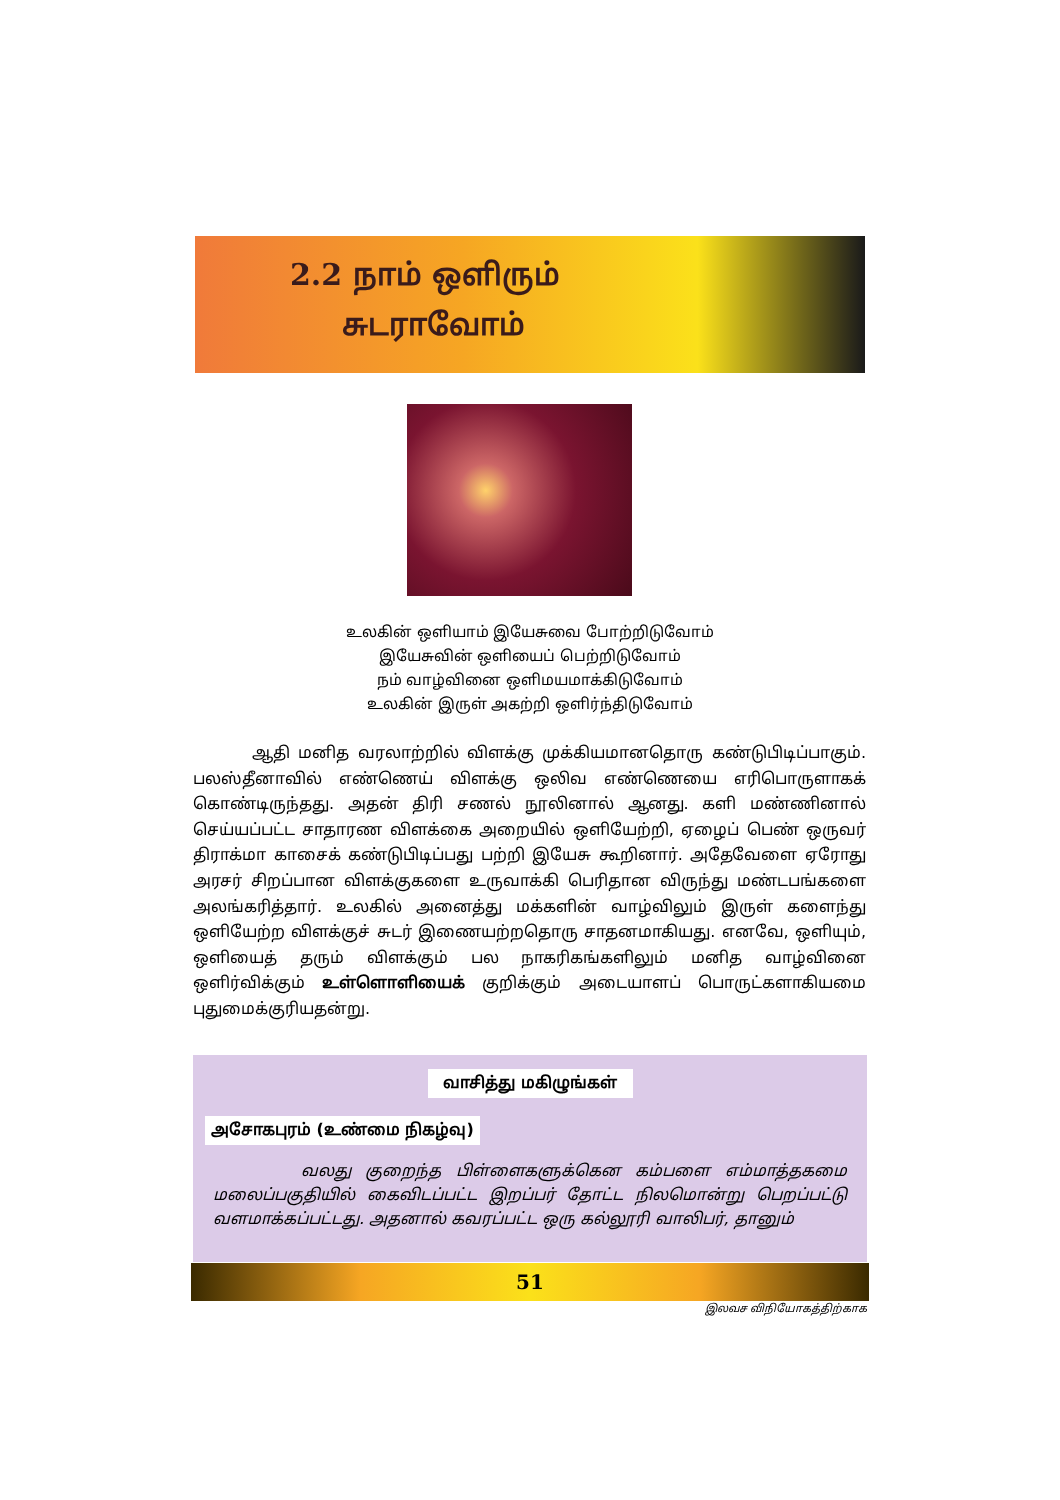2.2 நாம் ஒளிரும்
சுடராவோம்
உலகின் ஒளியாம் இயேசுவை போற்றிடுவோம்
இயேசுவின் ஒளியைப் பெற்றிடுவோம்
நம் வாழ்வினை ஒளிமயமாக்கிடுவோம்
உலகின் இருள் அகற்றி ஒளிர்ந்திடுவோம்
ஆதி மனித வரலாற்றில் விளக்கு முக்கியமானதொரு கண்டுபிடிப்பாகும். பலஸ்தீனாவில் எண்ணெய் விளக்கு ஒலிவ எண்ணெயை எரிபொருளாகக் கொண்டிருந்தது. அதன் திரி சணல் நூலினால் ஆனது. களி மண்ணினால் செய்யப்பட்ட சாதாரண விளக்கை அறையில் ஒளியேற்றி, ஏழைப் பெண் ஒருவர் திராக்மா காசைக் கண்டுபிடிப்பது பற்றி இயேசு கூறினார். அதேவேளை ஏரோது அரசர் சிறப்பான விளக்குகளை உருவாக்கி பெரிதான விருந்து மண்டபங்களை அலங்கரித்தார். உலகில் அனைத்து மக்களின் வாழ்விலும் இருள் களைந்து ஒளியேற்ற விளக்குச் சுடர் இணையற்றதொரு சாதனமாகியது. எனவே, ஒளியும், ஒளியைத் தரும் விளக்கும் பல நாகரிகங்களிலும் மனித வாழ்வினை ஒளிர்விக்கும் உள்ளொளியைக் குறிக்கும் அடையாளப் பொருட்களாகியமை புதுமைக்குரியதன்று.
வாசித்து மகிழுங்கள்
அசோகபுரம் (உண்மை நிகழ்வு)
வலது குறைந்த பிள்ளைகளுக்கென கம்பளை எம்மாத்தகமை மலைப்பகுதியில் கைவிடப்பட்ட இறப்பர் தோட்ட நிலமொன்று பெறப்பட்டு வளமாக்கப்பட்டது. அதனால் கவரப்பட்ட ஒரு கல்லூரி வாலிபர், தானும்
51
இலவச விநியோகத்திற்காக